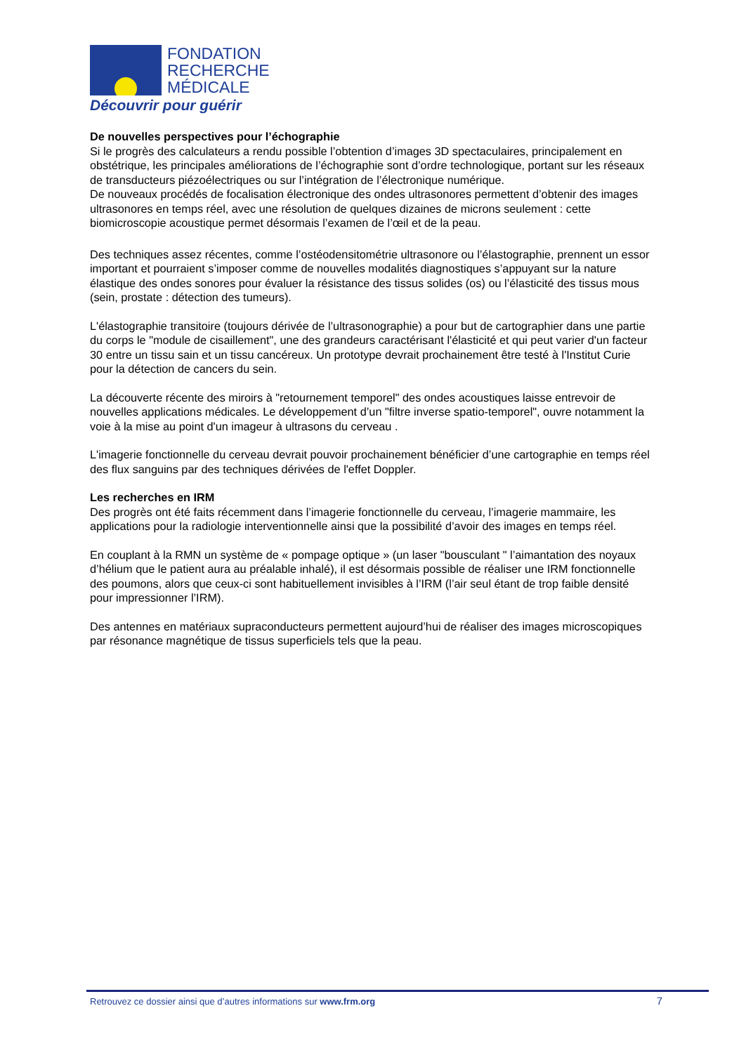FONDATION
RECHERCHE
MÉDICALE
Découvrir pour guérir
De nouvelles perspectives pour l’échographie
Si le progrès des calculateurs a rendu possible l’obtention d’images 3D spectaculaires, principalement en obstétrique, les principales améliorations de l’échographie sont d’ordre technologique, portant sur les réseaux de transducteurs piézoélectriques ou sur l’intégration de l’électronique numérique.
De nouveaux procédés de focalisation électronique des ondes ultrasonores permettent d’obtenir des images ultrasonores en temps réel, avec une résolution de quelques dizaines de microns seulement : cette biomicroscopie acoustique permet désormais l’examen de l’œil et de la peau.
Des techniques assez récentes, comme l’ostéodensitométrie ultrasonore ou l’élastographie, prennent un essor important et pourraient s’imposer comme de nouvelles modalités diagnostiques s’appuyant sur la nature élastique des ondes sonores pour évaluer la résistance des tissus solides (os) ou l’élasticité des tissus mous (sein, prostate : détection des tumeurs).
L'élastographie transitoire (toujours dérivée de l’ultrasonographie) a pour but de cartographier dans une partie du corps le "module de cisaillement", une des grandeurs caractérisant l'élasticité et qui peut varier d'un facteur 30 entre un tissu sain et un tissu cancéreux. Un prototype devrait prochainement être testé à l'Institut Curie pour la détection de cancers du sein.
La découverte récente des miroirs à "retournement temporel" des ondes acoustiques laisse entrevoir de nouvelles applications médicales. Le développement d’un "filtre inverse spatio-temporel", ouvre notamment la voie à la mise au point d'un imageur à ultrasons du cerveau .
L'imagerie fonctionnelle du cerveau devrait pouvoir prochainement bénéficier d’une cartographie en temps réel des flux sanguins par des techniques dérivées de l'effet Doppler.
Les recherches en IRM
Des progrès ont été faits récemment dans l’imagerie fonctionnelle du cerveau, l’imagerie mammaire, les applications pour la radiologie interventionnelle ainsi que la possibilité d’avoir des images en temps réel.
En couplant à la RMN un système de « pompage optique » (un laser "bousculant " l’aimantation des noyaux d’hélium que le patient aura au préalable inhalé), il est désormais possible de réaliser une IRM fonctionnelle des poumons, alors que ceux-ci sont habituellement invisibles à l’IRM (l’air seul étant de trop faible densité pour impressionner l’IRM).
Des antennes en matériaux supraconducteurs permettent aujourd’hui de réaliser des images microscopiques par résonance magnétique de tissus superficiels tels que la peau.
Retrouvez ce dossier ainsi que d’autres informations sur www.frm.org 7